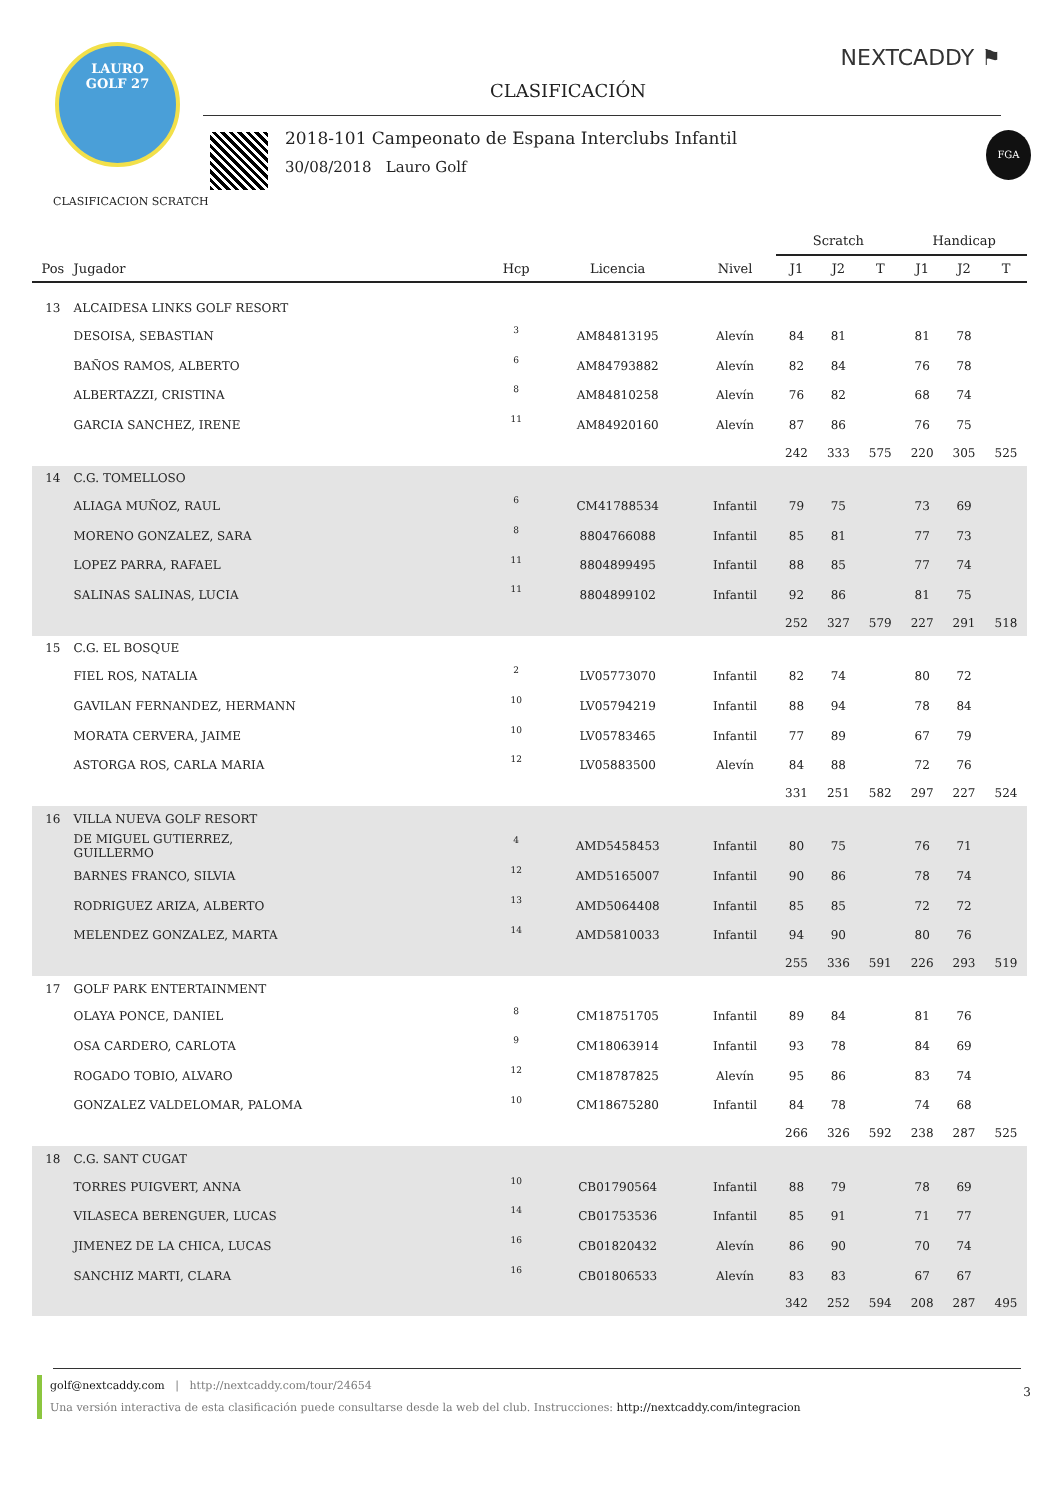LAURO
GOLF 27
CLASIFICACIÓN
NEXTCADDY ⚑
2018-101 Campeonato de Espana Interclubs Infantil
30/08/2018 Lauro Golf
FGA
CLASIFICACION SCRATCH
| | | | | | Scratch | | | Handicap | | |
| --- | --- | --- | --- | --- | --- | --- | --- | --- | --- | --- |
| Pos | Jugador | Hcp | Licencia | Nivel | J1 | J2 | T | J1 | J2 | T |
| 13 | ALCAIDESA LINKS GOLF RESORT | | | | | | | | | |
| | DESOISA, SEBASTIAN | 3 | AM84813195 | Alevín | 84 | 81 | | 81 | 78 | |
| | BAÑOS RAMOS, ALBERTO | 6 | AM84793882 | Alevín | 82 | 84 | | 76 | 78 | |
| | ALBERTAZZI, CRISTINA | 8 | AM84810258 | Alevín | 76 | 82 | | 68 | 74 | |
| | GARCIA SANCHEZ, IRENE | 11 | AM84920160 | Alevín | 87 | 86 | | 76 | 75 | |
| | | | | | 242 | 333 | 575 | 220 | 305 | 525 |
| 14 | C.G. TOMELLOSO | | | | | | | | | |
| | ALIAGA MUÑOZ, RAUL | 6 | CM41788534 | Infantil | 79 | 75 | | 73 | 69 | |
| | MORENO GONZALEZ, SARA | 8 | 8804766088 | Infantil | 85 | 81 | | 77 | 73 | |
| | LOPEZ PARRA, RAFAEL | 11 | 8804899495 | Infantil | 88 | 85 | | 77 | 74 | |
| | SALINAS SALINAS, LUCIA | 11 | 8804899102 | Infantil | 92 | 86 | | 81 | 75 | |
| | | | | | 252 | 327 | 579 | 227 | 291 | 518 |
| 15 | C.G. EL BOSQUE | | | | | | | | | |
| | FIEL ROS, NATALIA | 2 | LV05773070 | Infantil | 82 | 74 | | 80 | 72 | |
| | GAVILAN FERNANDEZ, HERMANN | 10 | LV05794219 | Infantil | 88 | 94 | | 78 | 84 | |
| | MORATA CERVERA, JAIME | 10 | LV05783465 | Infantil | 77 | 89 | | 67 | 79 | |
| | ASTORGA ROS, CARLA MARIA | 12 | LV05883500 | Alevín | 84 | 88 | | 72 | 76 | |
| | | | | | 331 | 251 | 582 | 297 | 227 | 524 |
| 16 | VILLA NUEVA GOLF RESORT | | | | | | | | | |
| | DE MIGUEL GUTIERREZ, GUILLERMO | 4 | AMD5458453 | Infantil | 80 | 75 | | 76 | 71 | |
| | BARNES FRANCO, SILVIA | 12 | AMD5165007 | Infantil | 90 | 86 | | 78 | 74 | |
| | RODRIGUEZ ARIZA, ALBERTO | 13 | AMD5064408 | Infantil | 85 | 85 | | 72 | 72 | |
| | MELENDEZ GONZALEZ, MARTA | 14 | AMD5810033 | Infantil | 94 | 90 | | 80 | 76 | |
| | | | | | 255 | 336 | 591 | 226 | 293 | 519 |
| 17 | GOLF PARK ENTERTAINMENT | | | | | | | | | |
| | OLAYA PONCE, DANIEL | 8 | CM18751705 | Infantil | 89 | 84 | | 81 | 76 | |
| | OSA CARDERO, CARLOTA | 9 | CM18063914 | Infantil | 93 | 78 | | 84 | 69 | |
| | ROGADO TOBIO, ALVARO | 12 | CM18787825 | Alevín | 95 | 86 | | 83 | 74 | |
| | GONZALEZ VALDELOMAR, PALOMA | 10 | CM18675280 | Infantil | 84 | 78 | | 74 | 68 | |
| | | | | | 266 | 326 | 592 | 238 | 287 | 525 |
| 18 | C.G. SANT CUGAT | | | | | | | | | |
| | TORRES PUIGVERT, ANNA | 10 | CB01790564 | Infantil | 88 | 79 | | 78 | 69 | |
| | VILASECA BERENGUER, LUCAS | 14 | CB01753536 | Infantil | 85 | 91 | | 71 | 77 | |
| | JIMENEZ DE LA CHICA, LUCAS | 16 | CB01820432 | Alevín | 86 | 90 | | 70 | 74 | |
| | SANCHIZ MARTI, CLARA | 16 | CB01806533 | Alevín | 83 | 83 | | 67 | 67 | |
| | | | | | 342 | 252 | 594 | 208 | 287 | 495 |
golf@nextcaddy.com | http://nextcaddy.com/tour/24654
Una versión interactiva de esta clasificación puede consultarse desde la web del club. Instrucciones: http://nextcaddy.com/integracion
3